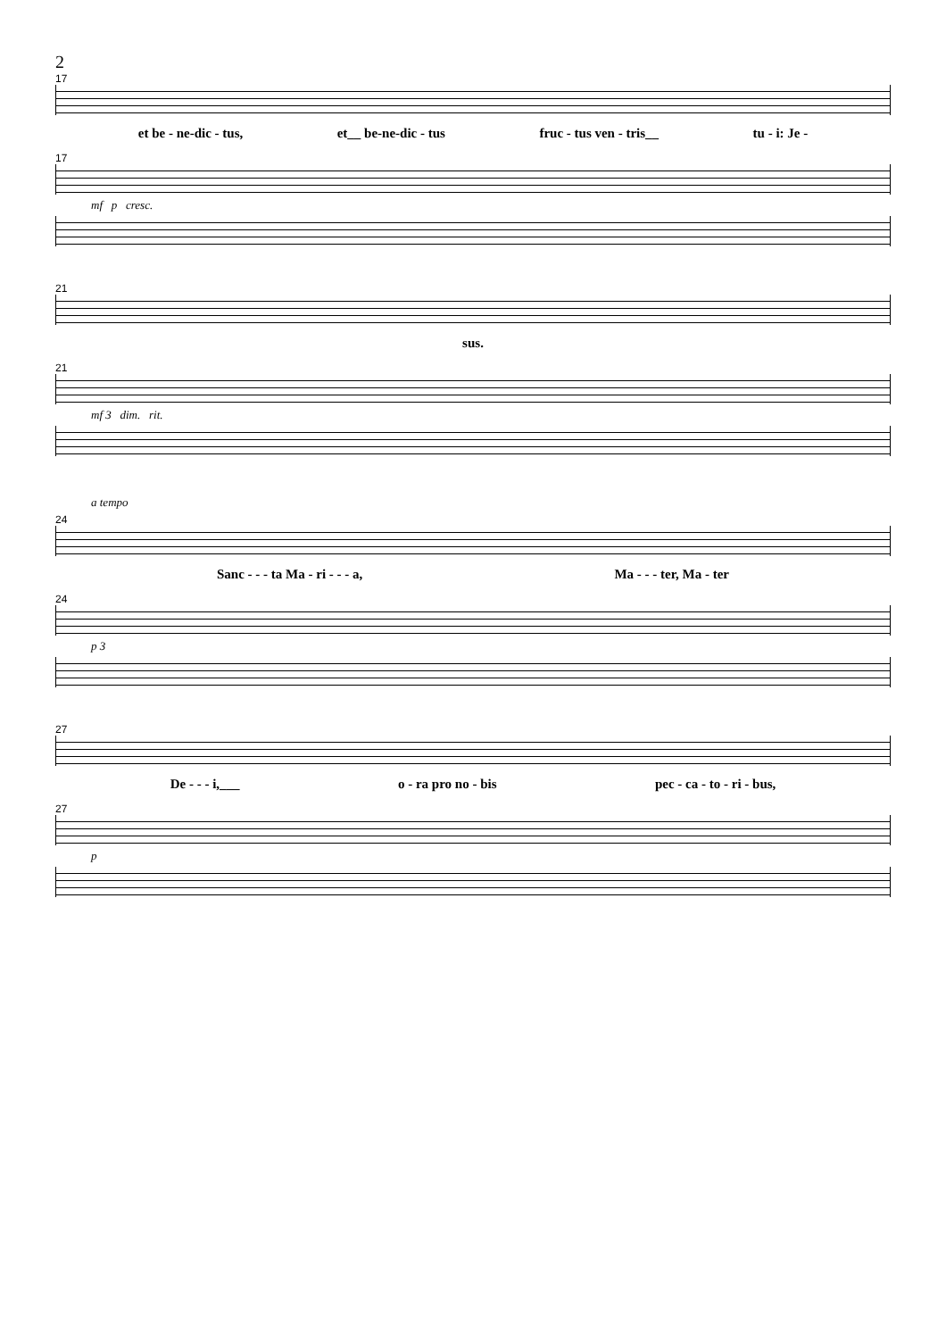2
17
et be - ne-dic - tus, et__ be-ne-dic - tus fruc - tus ven - tris__ tu - i: Je -
17
mf p cresc.
21
sus.
21
mf 3 dim. rit.
a tempo
24
Sanc - - - ta Ma - ri - - - a, Ma - - - ter, Ma - ter
24
p 3
27
De - - - i,___ o - ra pro no - bis pec - ca - to - ri - bus,
27
p